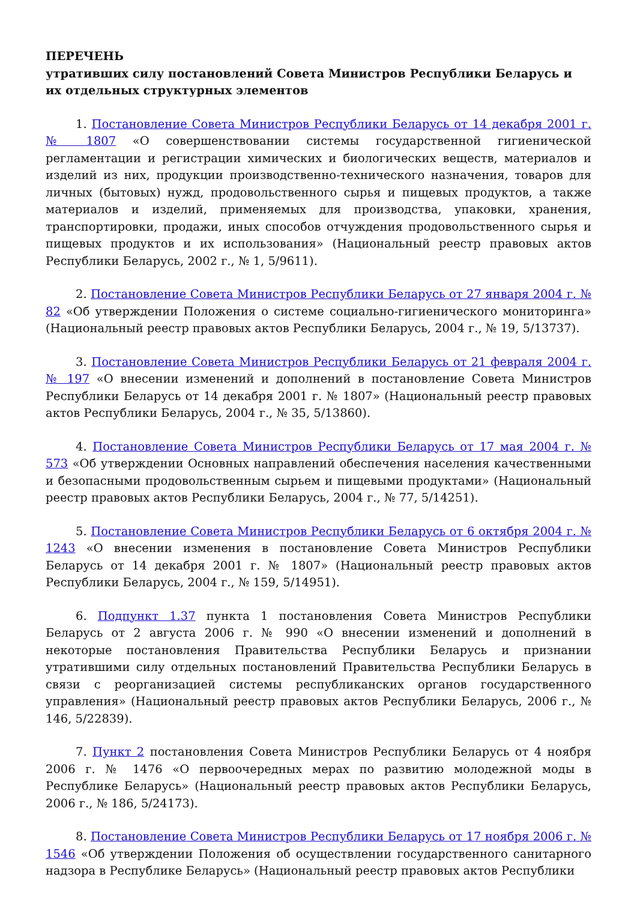ПЕРЕЧЕНЬ
утративших силу постановлений Совета Министров Республики Беларусь и их отдельных структурных элементов
1. Постановление Совета Министров Республики Беларусь от 14 декабря 2001 г. № 1807 «О совершенствовании системы государственной гигиенической регламентации и регистрации химических и биологических веществ, материалов и изделий из них, продукции производственно-технического назначения, товаров для личных (бытовых) нужд, продовольственного сырья и пищевых продуктов, а также материалов и изделий, применяемых для производства, упаковки, хранения, транспортировки, продажи, иных способов отчуждения продовольственного сырья и пищевых продуктов и их использования» (Национальный реестр правовых актов Республики Беларусь, 2002 г., № 1, 5/9611).
2. Постановление Совета Министров Республики Беларусь от 27 января 2004 г. № 82 «Об утверждении Положения о системе социально-гигиенического мониторинга» (Национальный реестр правовых актов Республики Беларусь, 2004 г., № 19, 5/13737).
3. Постановление Совета Министров Республики Беларусь от 21 февраля 2004 г. № 197 «О внесении изменений и дополнений в постановление Совета Министров Республики Беларусь от 14 декабря 2001 г. № 1807» (Национальный реестр правовых актов Республики Беларусь, 2004 г., № 35, 5/13860).
4. Постановление Совета Министров Республики Беларусь от 17 мая 2004 г. № 573 «Об утверждении Основных направлений обеспечения населения качественными и безопасными продовольственным сырьем и пищевыми продуктами» (Национальный реестр правовых актов Республики Беларусь, 2004 г., № 77, 5/14251).
5. Постановление Совета Министров Республики Беларусь от 6 октября 2004 г. № 1243 «О внесении изменения в постановление Совета Министров Республики Беларусь от 14 декабря 2001 г. № 1807» (Национальный реестр правовых актов Республики Беларусь, 2004 г., № 159, 5/14951).
6. Подпункт 1.37 пункта 1 постановления Совета Министров Республики Беларусь от 2 августа 2006 г. № 990 «О внесении изменений и дополнений в некоторые постановления Правительства Республики Беларусь и признании утратившими силу отдельных постановлений Правительства Республики Беларусь в связи с реорганизацией системы республиканских органов государственного управления» (Национальный реестр правовых актов Республики Беларусь, 2006 г., № 146, 5/22839).
7. Пункт 2 постановления Совета Министров Республики Беларусь от 4 ноября 2006 г. № 1476 «О первоочередных мерах по развитию молодежной моды в Республике Беларусь» (Национальный реестр правовых актов Республики Беларусь, 2006 г., № 186, 5/24173).
8. Постановление Совета Министров Республики Беларусь от 17 ноября 2006 г. № 1546 «Об утверждении Положения об осуществлении государственного санитарного надзора в Республике Беларусь» (Национальный реестр правовых актов Республики